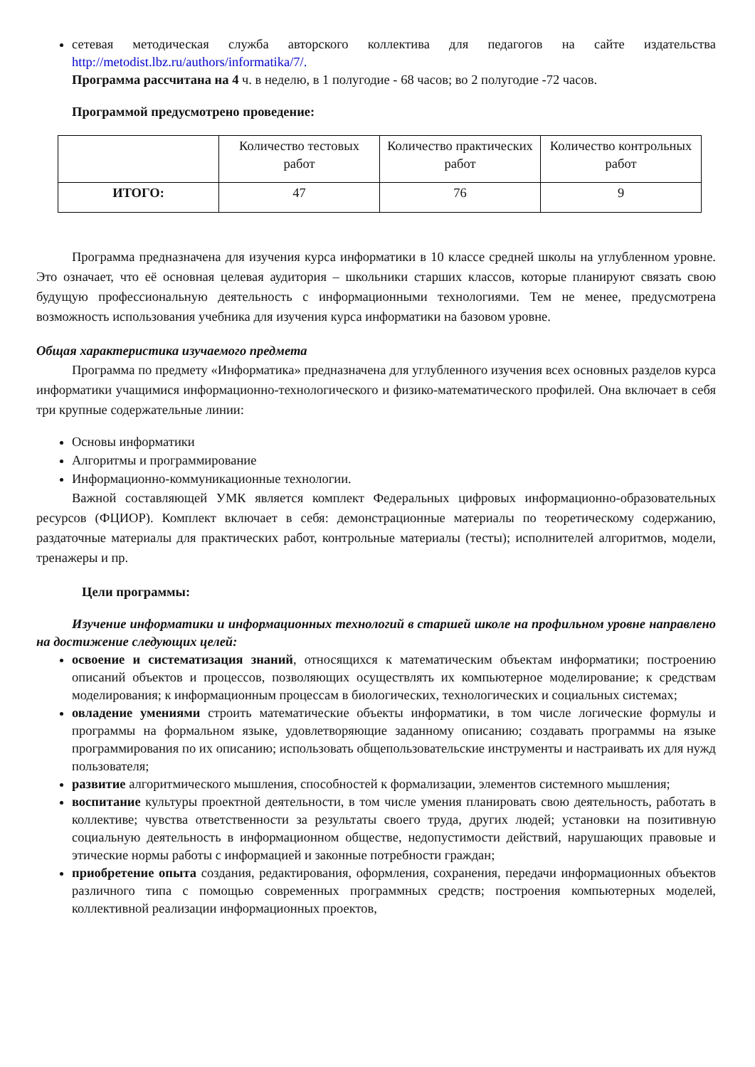сетевая методическая служба авторского коллектива для педагогов на сайте издательства http://metodist.lbz.ru/authors/informatika/7/.
Программа рассчитана на 4 ч. в неделю, в 1 полугодие - 68 часов; во 2 полугодие -72 часов.
Программой предусмотрено проведение:
| | Количество тестовых работ | Количество практических работ | Количество контрольных работ |
| ИТОГО: | 47 | 76 | 9 |
Программа предназначена для изучения курса информатики в 10 классе средней школы на углубленном уровне. Это означает, что её основная целевая аудитория – школьники старших классов, которые планируют связать свою будущую профессиональную деятельность с информационными технологиями. Тем не менее, предусмотрена возможность использования учебника для изучения курса информатики на базовом уровне.
Общая характеристика изучаемого предмета
Программа по предмету «Информатика» предназначена для углубленного изучения всех основных разделов курса информатики учащимися информационно-технологического и физико-математического профилей. Она включает в себя три крупные содержательные линии:
Основы информатики
Алгоритмы и программирование
Информационно-коммуникационные технологии.
Важной составляющей УМК является комплект Федеральных цифровых информационно-образовательных ресурсов (ФЦИОР). Комплект включает в себя: демонстрационные материалы по теоретическому содержанию, раздаточные материалы для практических работ, контрольные материалы (тесты); исполнителей алгоритмов, модели, тренажеры и пр.
Цели программы:
Изучение информатики и информационных технологий в старшей школе на профильном уровне направлено на достижение следующих целей:
освоение и систематизация знаний, относящихся к математическим объектам информатики; построению описаний объектов и процессов, позволяющих осуществлять их компьютерное моделирование; к средствам моделирования; к информационным процессам в биологических, технологических и социальных системах;
овладение умениями строить математические объекты информатики, в том числе логические формулы и программы на формальном языке, удовлетворяющие заданному описанию; создавать программы на языке программирования по их описанию; использовать общепользовательские инструменты и настраивать их для нужд пользователя;
развитие алгоритмического мышления, способностей к формализации, элементов системного мышления;
воспитание культуры проектной деятельности, в том числе умения планировать свою деятельность, работать в коллективе; чувства ответственности за результаты своего труда, других людей; установки на позитивную социальную деятельность в информационном обществе, недопустимости действий, нарушающих правовые и этические нормы работы с информацией и законные потребности граждан;
приобретение опыта создания, редактирования, оформления, сохранения, передачи информационных объектов различного типа с помощью современных программных средств; построения компьютерных моделей, коллективной реализации информационных проектов,